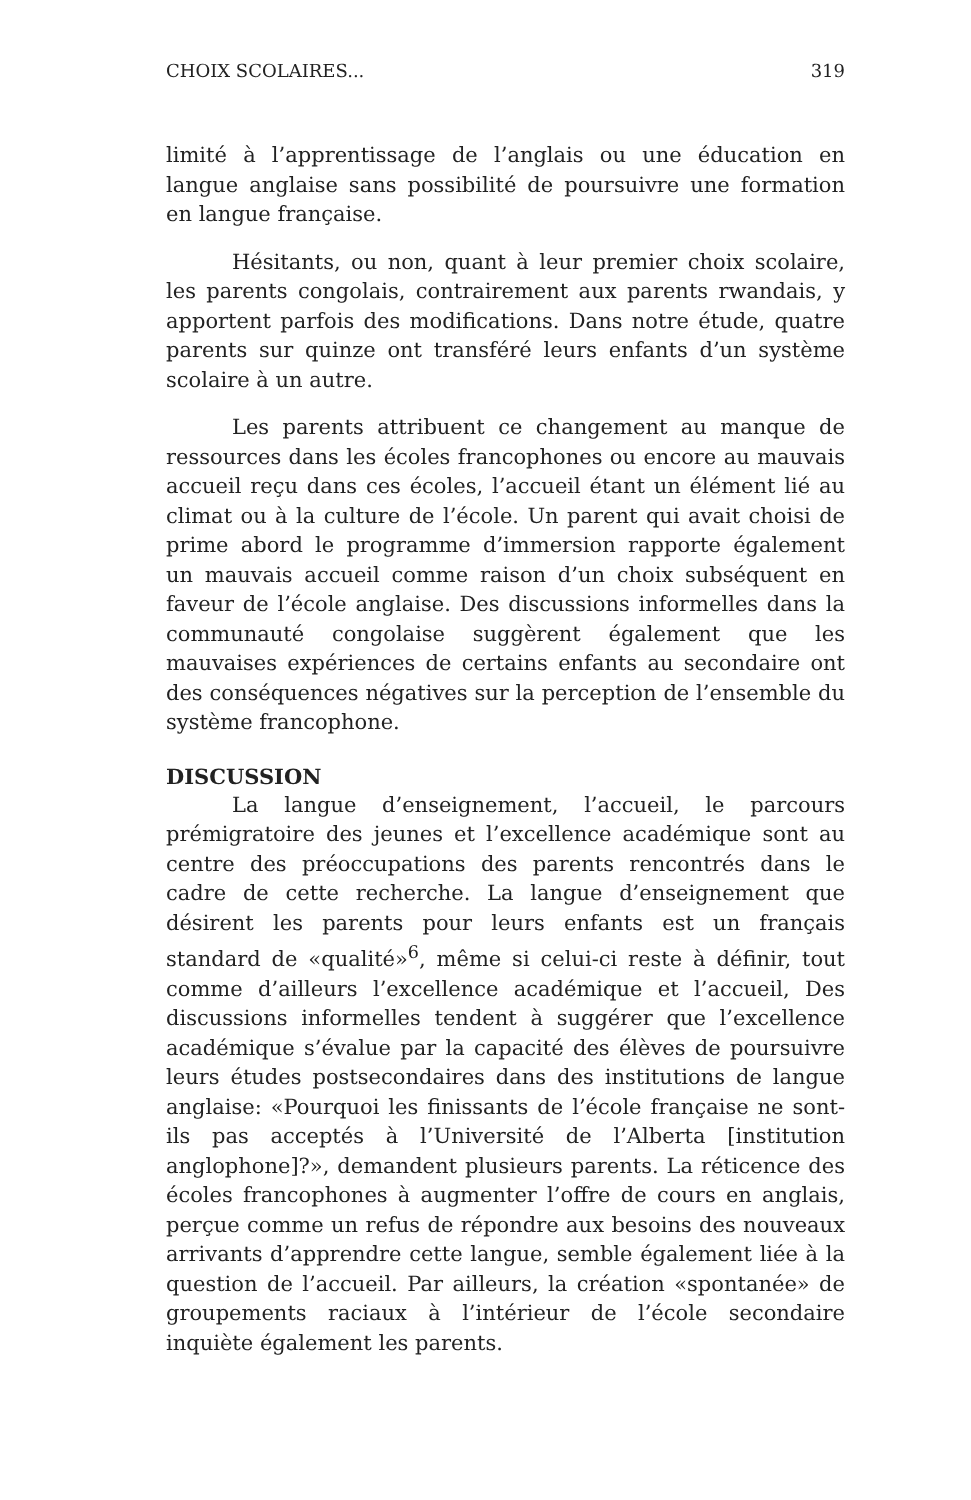CHOIX SCOLAIRES... 319
limité à l’apprentissage de l’anglais ou une éducation en langue anglaise sans possibilité de poursuivre une formation en langue française.
Hésitants, ou non, quant à leur premier choix scolaire, les parents congolais, contrairement aux parents rwandais, y apportent parfois des modifications. Dans notre étude, quatre parents sur quinze ont transféré leurs enfants d’un système scolaire à un autre.
Les parents attribuent ce changement au manque de ressources dans les écoles francophones ou encore au mauvais accueil reçu dans ces écoles, l’accueil étant un élément lié au climat ou à la culture de l’école. Un parent qui avait choisi de prime abord le programme d’immersion rapporte également un mauvais accueil comme raison d’un choix subséquent en faveur de l’école anglaise. Des discussions informelles dans la communauté congolaise suggèrent également que les mauvaises expériences de certains enfants au secondaire ont des conséquences négatives sur la perception de l’ensemble du système francophone.
DISCUSSION
La langue d’enseignement, l’accueil, le parcours prémigratoire des jeunes et l’excellence académique sont au centre des préoccupations des parents rencontrés dans le cadre de cette recherche. La langue d’enseignement que désirent les parents pour leurs enfants est un français standard de «qualité»<sup>6</sup>, même si celui-ci reste à définir, tout comme d’ailleurs l’excellence académique et l’accueil, Des discussions informelles tendent à suggérer que l’excellence académique s’évalue par la capacité des élèves de poursuivre leurs études postsecondaires dans des institutions de langue anglaise: «Pourquoi les finissants de l’école française ne sont-ils pas acceptés à l’Université de l’Alberta [institution anglophone]?», demandent plusieurs parents. La réticence des écoles francophones à augmenter l’offre de cours en anglais, perçue comme un refus de répondre aux besoins des nouveaux arrivants d’apprendre cette langue, semble également liée à la question de l’accueil. Par ailleurs, la création «spontanée» de groupements raciaux à l’intérieur de l’école secondaire inquiète également les parents.